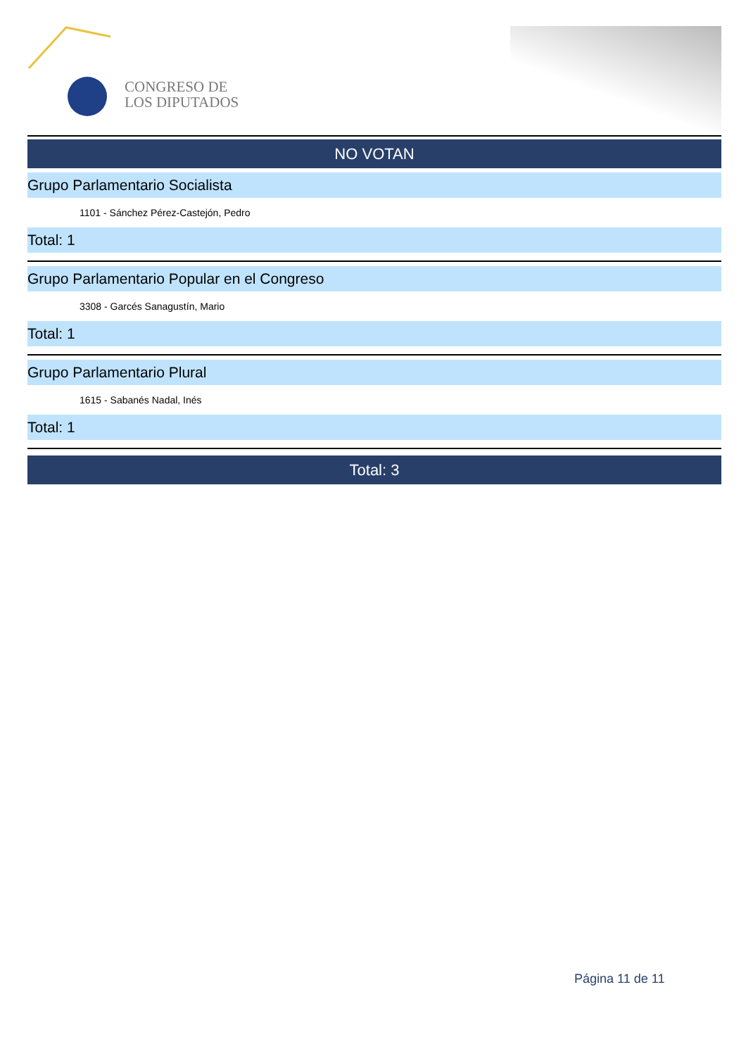CONGRESO DE
LOS DIPUTADOS
NO VOTAN
Grupo Parlamentario Socialista
1101 - Sánchez Pérez-Castejón, Pedro
Total: 1
Grupo Parlamentario Popular en el Congreso
3308 - Garcés Sanagustín, Mario
Total: 1
Grupo Parlamentario Plural
1615 - Sabanés Nadal, Inés
Total: 1
Total: 3
Página 11 de 11